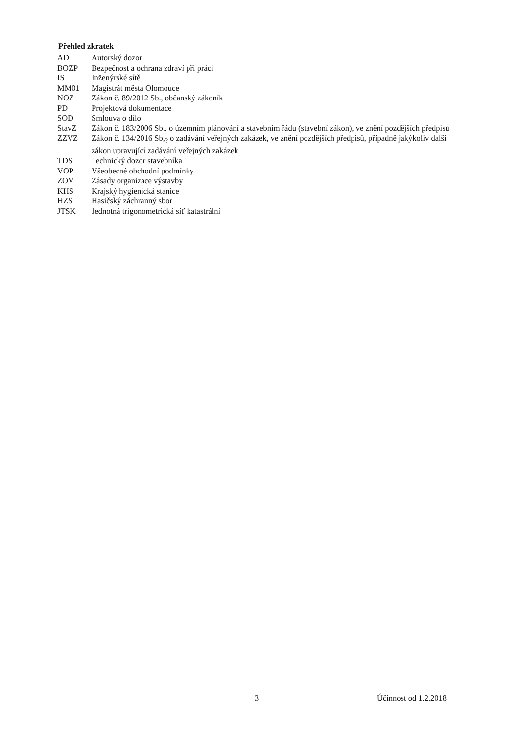Přehled zkratek
| AD | Autorský dozor |
| BOZP | Bezpečnost a ochrana zdraví při práci |
| IS | Inženýrské sítě |
| MM01 | Magistrát města Olomouce |
| NOZ | Zákon č. 89/2012 Sb., občanský zákoník |
| PD | Projektová dokumentace |
| SOD | Smlouva o dílo |
| StavZ | Zákon č. 183/2006 Sb.. o územním plánování a stavebním řádu (stavební zákon), ve znění pozdějších předpisů |
| ZZVZ | Zákon č. 134/2016 Sb,<sub>?</sub> o zadávání veřejných zakázek, ve znění pozdějších předpisů, případně jakýkoliv další zákon upravující zadávání veřejných zakázek |
| TDS | Technický dozor stavebníka |
| VOP | Všeobecné obchodní podmínky |
| ZOV | Zásady organizace výstavby |
| KHS | Krajský hygienická stanice |
| HZS | Hasičský záchranný sbor |
| JTSK | Jednotná trigonometrická síť katastrální |
3 Účinnost od 1.2.2018